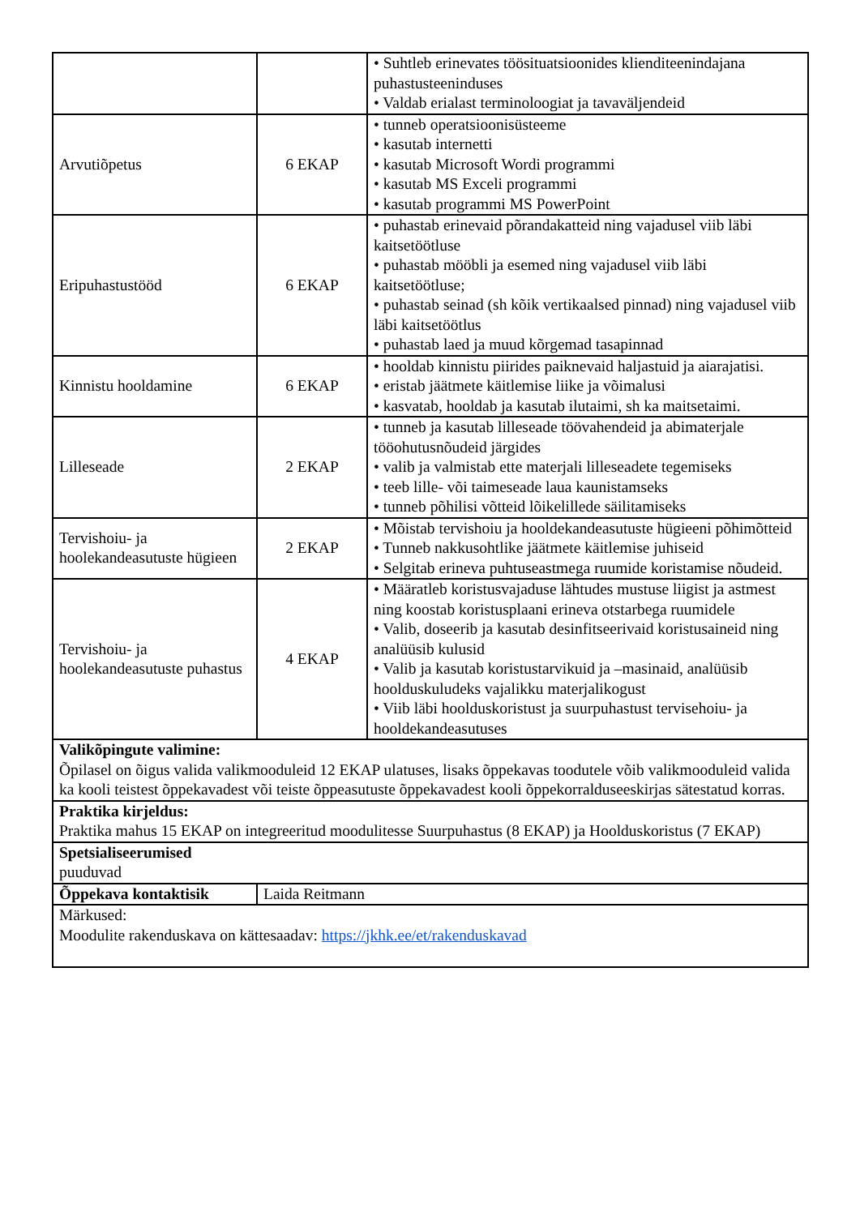| | | • Suhtleb erinevates töösituatsioonides klienditeenindajana puhastusteeninduses • Valdab erialast terminoloogiat ja tavaväljendeid |
| Arvutiõpetus | 6 EKAP | • tunneb operatsioonisüsteeme • kasutab internetti • kasutab Microsoft Wordi programmi • kasutab MS Exceli programmi • kasutab programmi MS PowerPoint |
| Eripuhastustööd | 6 EKAP | • puhastab erinevaid põrandakatteid ning vajadusel viib läbi kaitsetöötluse • puhastab mööbli ja esemed ning vajadusel viib läbi kaitsetöötluse; • puhastab seinad (sh kõik vertikaalsed pinnad) ning vajadusel viib läbi kaitsetöötlus • puhastab laed ja muud kõrgemad tasapinnad |
| Kinnistu hooldamine | 6 EKAP | • hooldab kinnistu piirides paiknevaid haljastuid ja aiarajatisi. • eristab jäätmete käitlemise liike ja võimalusi • kasvatab, hooldab ja kasutab ilutaimi, sh ka maitsetaimi. |
| Lilleseade | 2 EKAP | • tunneb ja kasutab lilleseade töövahendeid ja abimaterjale tööohutusnõudeid järgides • valib ja valmistab ette materjali lilleseadete tegemiseks • teeb lille- või taimeseade laua kaunistamseks • tunneb põhilisi võtteid lõikelillede säilitamiseks |
| Tervishoiu- ja hoolekandeasutuste hügieen | 2 EKAP | • Mõistab tervishoiu ja hooldekandeasutuste hügieeni põhimõtteid • Tunneb nakkusohtlike jäätmete käitlemise juhiseid • Selgitab erineva puhtuseastmega ruumide koristamise nõudeid. |
| Tervishoiu- ja hoolekandeasutuste puhastus | 4 EKAP | • Määratleb koristusvajaduse lähtudes mustuse liigist ja astmest ning koostab koristusplaani erineva otstarbega ruumidele • Valib, doseerib ja kasutab desinfitseerivaid koristusaineid ning analüüsib kulusid • Valib ja kasutab koristustarvikuid ja –masinaid, analüüsib hoolduskuludeks vajalikku materjalikogust • Viib läbi hoolduskoristust ja suurpuhastust tervisehoiu- ja hooldekandeasutuses |
| Valikõpingute valimine: Õpilasel on õigus valida valikmooduleid 12 EKAP ulatuses, lisaks õppekavas toodutele võib valikmooduleid valida ka kooli teistest õppekavadest või teiste õppeasutuste õppekavadest kooli õppekorralduseeskirjas sätestatud korras. | | |
| Praktika kirjeldus: Praktika mahus 15 EKAP on integreeritud moodulitesse Suurpuhastus (8 EKAP) ja Hoolduskoristus (7 EKAP) | | |
| Spetsialiseerumised puuduvad | | |
| Õppekava kontaktisik | Laida Reitmann | |
| Märkused: Moodulite rakenduskava on kättesaadav: https://jkhk.ee/et/rakenduskavad | | |